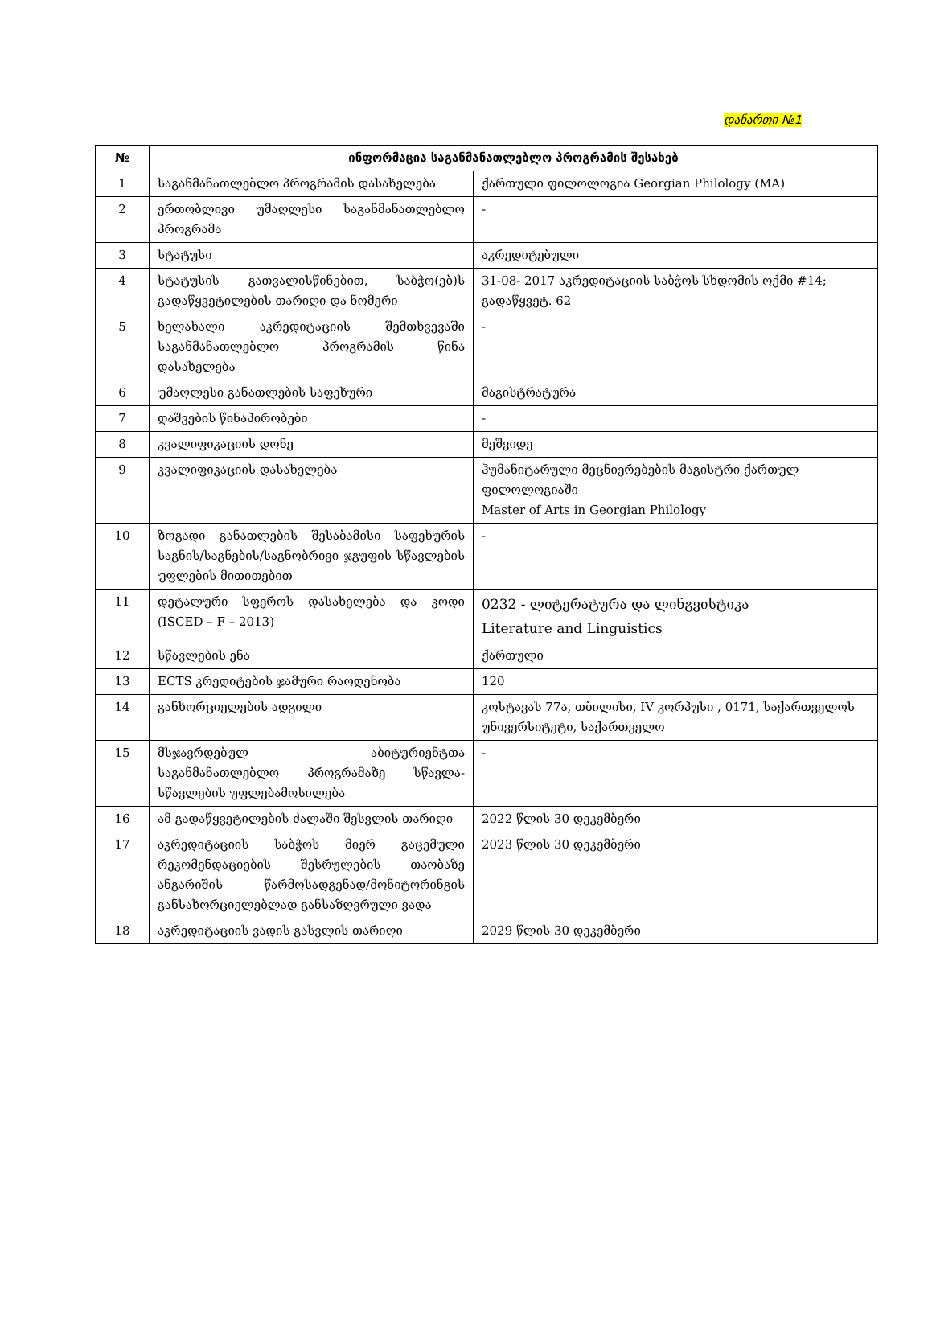დანართი №1
| № | ინფორმაცია საგანმანათლებლო პროგრამის შესახებ | |
| --- | --- | --- |
| 1 | საგანმანათლებლო პროგრამის დასახელება | ქართული ფილოლოგია Georgian Philology (MA) |
| 2 | ერთობლივი უმაღლესი საგანმანათლებლო პროგრამა | - |
| 3 | სტატუსი | აკრედიტებული |
| 4 | სტატუსის გათვალისწინებით, საბჭო(ებ)ს გადაწყვეტილების თარიღი და ნომერი | 31-08- 2017 აკრედიტაციის საბჭოს სხდომის ოქმი #14; გადაწყვეტ. 62 |
| 5 | ხელახალი აკრედიტაციის შემთხვევაში საგანმანათლებლო პროგრამის წინა დასახელება | - |
| 6 | უმაღლესი განათლების საფეხური | მაგისტრატურა |
| 7 | დაშვების წინაპირობები | - |
| 8 | კვალიფიკაციის დონე | მეშვიდე |
| 9 | კვალიფიკაციის დასახელება | ჰუმანიტარული მეცნიერებების მაგისტრი ქართულ ფილოლოგიაში Master of Arts in Georgian Philology |
| 10 | ზოგადი განათლების შესაბამისი საფეხურის საგნის/საგნების/საგნობრივი ჯგუფის სწავლების უფლების მითითებით | - |
| 11 | დეტალური სფეროს დასახელება და კოდი (ISCED – F – 2013) | 0232 - ლიტერატურა და ლინგვისტიკა Literature and Linguistics |
| 12 | სწავლების ენა | ქართული |
| 13 | ECTS კრედიტების ჯამური რაოდენობა | 120 |
| 14 | განხორციელების ადგილი | კოსტავას 77ა, თბილისი, IV კორპუსი , 0171, საქართველოს უნივერსიტეტი, საქართველო |
| 15 | მსჯავრდებულ აბიტურიენტთა საგანმანათლებლო პროგრამაზე სწავლა-სწავლების უფლებამოსილება | - |
| 16 | ამ გადაწყვეტილების ძალაში შესვლის თარიღი | 2022 წლის 30 დეკემბერი |
| 17 | აკრედიტაციის საბჭოს მიერ გაცემული რეკომენდაციების შესრულების თაობაზე ანგარიშის წარმოსადგენად/მონიტორინგის განსახორციელებლად განსაზღვრული ვადა | 2023 წლის 30 დეკემბერი |
| 18 | აკრედიტაციის ვადის გასვლის თარიღი | 2029 წლის 30 დეკემბერი |